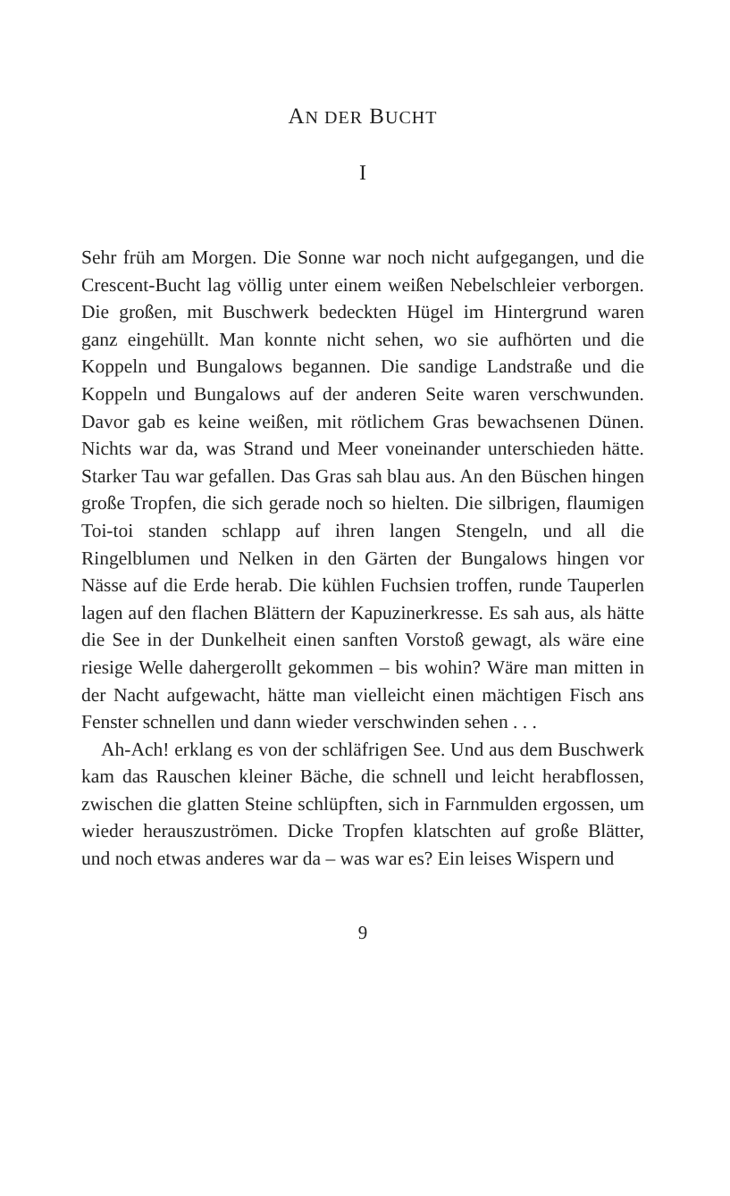AN DER BUCHT
I
Sehr früh am Morgen. Die Sonne war noch nicht aufgegangen, und die Crescent-Bucht lag völlig unter einem weißen Nebelschleier verborgen. Die großen, mit Buschwerk bedeckten Hügel im Hintergrund waren ganz eingehüllt. Man konnte nicht sehen, wo sie aufhörten und die Koppeln und Bungalows begannen. Die sandige Landstraße und die Koppeln und Bungalows auf der anderen Seite waren verschwunden. Davor gab es keine weißen, mit rötlichem Gras bewachsenen Dünen. Nichts war da, was Strand und Meer voneinander unterschieden hätte. Starker Tau war gefallen. Das Gras sah blau aus. An den Büschen hingen große Tropfen, die sich gerade noch so hielten. Die silbrigen, flaumigen Toi-toi standen schlapp auf ihren langen Stengeln, und all die Ringelblumen und Nelken in den Gärten der Bungalows hingen vor Nässe auf die Erde herab. Die kühlen Fuchsien troffen, runde Tauperlen lagen auf den flachen Blättern der Kapuzinerkresse. Es sah aus, als hätte die See in der Dunkelheit einen sanften Vorstoß gewagt, als wäre eine riesige Welle dahergerollt gekommen – bis wohin? Wäre man mitten in der Nacht aufgewacht, hätte man vielleicht einen mächtigen Fisch ans Fenster schnellen und dann wieder verschwinden sehen . . .
Ah-Ach! erklang es von der schläfrigen See. Und aus dem Buschwerk kam das Rauschen kleiner Bäche, die schnell und leicht herabflossen, zwischen die glatten Steine schlüpften, sich in Farnmulden ergossen, um wieder herauszuströmen. Dicke Tropfen klatschten auf große Blätter, und noch etwas anderes war da – was war es? Ein leises Wispern und
9